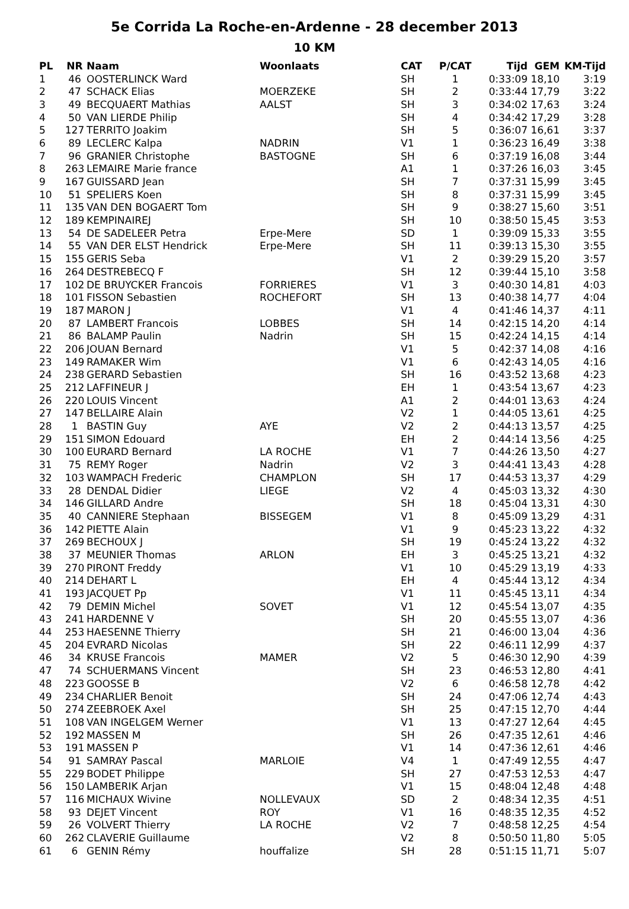5e Corrida La Roche-en-Ardenne - 28 december 2013
10 KM
| PL | NR | Naam | Woonlaats | CAT | P/CAT | Tijd | GEM | KM-Tijd |
| --- | --- | --- | --- | --- | --- | --- | --- | --- |
| 1 | 46 | OOSTERLINCK Ward | | SH | 1 | 0:33:09 | 18,10 | 3:19 |
| 2 | 47 | SCHACK Elias | MOERZEKE | SH | 2 | 0:33:44 | 17,79 | 3:22 |
| 3 | 49 | BECQUAERT Mathias | AALST | SH | 3 | 0:34:02 | 17,63 | 3:24 |
| 4 | 50 | VAN LIERDE Philip | | SH | 4 | 0:34:42 | 17,29 | 3:28 |
| 5 | 127 | TERRITO Joakim | | SH | 5 | 0:36:07 | 16,61 | 3:37 |
| 6 | 89 | LECLERC Kalpa | NADRIN | V1 | 1 | 0:36:23 | 16,49 | 3:38 |
| 7 | 96 | GRANIER Christophe | BASTOGNE | SH | 6 | 0:37:19 | 16,08 | 3:44 |
| 8 | 263 | LEMAIRE Marie france | | A1 | 1 | 0:37:26 | 16,03 | 3:45 |
| 9 | 167 | GUISSARD Jean | | SH | 7 | 0:37:31 | 15,99 | 3:45 |
| 10 | 51 | SPELIERS Koen | | SH | 8 | 0:37:31 | 15,99 | 3:45 |
| 11 | 135 | VAN DEN BOGAERT Tom | | SH | 9 | 0:38:27 | 15,60 | 3:51 |
| 12 | 189 | KEMPINAIREJ | | SH | 10 | 0:38:50 | 15,45 | 3:53 |
| 13 | 54 | DE SADELEER Petra | Erpe-Mere | SD | 1 | 0:39:09 | 15,33 | 3:55 |
| 14 | 55 | VAN DER ELST Hendrick | Erpe-Mere | SH | 11 | 0:39:13 | 15,30 | 3:55 |
| 15 | 155 | GERIS Seba | | V1 | 2 | 0:39:29 | 15,20 | 3:57 |
| 16 | 264 | DESTREBECQ F | | SH | 12 | 0:39:44 | 15,10 | 3:58 |
| 17 | 102 | DE BRUYCKER Francois | FORRIERES | V1 | 3 | 0:40:30 | 14,81 | 4:03 |
| 18 | 101 | FISSON Sebastien | ROCHEFORT | SH | 13 | 0:40:38 | 14,77 | 4:04 |
| 19 | 187 | MARON J | | V1 | 4 | 0:41:46 | 14,37 | 4:11 |
| 20 | 87 | LAMBERT Francois | LOBBES | SH | 14 | 0:42:15 | 14,20 | 4:14 |
| 21 | 86 | BALAMP Paulin | Nadrin | SH | 15 | 0:42:24 | 14,15 | 4:14 |
| 22 | 206 | JOUAN Bernard | | V1 | 5 | 0:42:37 | 14,08 | 4:16 |
| 23 | 149 | RAMAKER Wim | | V1 | 6 | 0:42:43 | 14,05 | 4:16 |
| 24 | 238 | GERARD Sebastien | | SH | 16 | 0:43:52 | 13,68 | 4:23 |
| 25 | 212 | LAFFINEUR J | | EH | 1 | 0:43:54 | 13,67 | 4:23 |
| 26 | 220 | LOUIS Vincent | | A1 | 2 | 0:44:01 | 13,63 | 4:24 |
| 27 | 147 | BELLAIRE Alain | | V2 | 1 | 0:44:05 | 13,61 | 4:25 |
| 28 | 1 | BASTIN Guy | AYE | V2 | 2 | 0:44:13 | 13,57 | 4:25 |
| 29 | 151 | SIMON Edouard | | EH | 2 | 0:44:14 | 13,56 | 4:25 |
| 30 | 100 | EURARD Bernard | LA ROCHE | V1 | 7 | 0:44:26 | 13,50 | 4:27 |
| 31 | 75 | REMY Roger | Nadrin | V2 | 3 | 0:44:41 | 13,43 | 4:28 |
| 32 | 103 | WAMPACH Frederic | CHAMPLON | SH | 17 | 0:44:53 | 13,37 | 4:29 |
| 33 | 28 | DENDAL Didier | LIEGE | V2 | 4 | 0:45:03 | 13,32 | 4:30 |
| 34 | 146 | GILLARD Andre | | SH | 18 | 0:45:04 | 13,31 | 4:30 |
| 35 | 40 | CANNIERE Stephaan | BISSEGEM | V1 | 8 | 0:45:09 | 13,29 | 4:31 |
| 36 | 142 | PIETTE Alain | | V1 | 9 | 0:45:23 | 13,22 | 4:32 |
| 37 | 269 | BECHOUX J | | SH | 19 | 0:45:24 | 13,22 | 4:32 |
| 38 | 37 | MEUNIER Thomas | ARLON | EH | 3 | 0:45:25 | 13,21 | 4:32 |
| 39 | 270 | PIRONT Freddy | | V1 | 10 | 0:45:29 | 13,19 | 4:33 |
| 40 | 214 | DEHART L | | EH | 4 | 0:45:44 | 13,12 | 4:34 |
| 41 | 193 | JACQUET Pp | | V1 | 11 | 0:45:45 | 13,11 | 4:34 |
| 42 | 79 | DEMIN Michel | SOVET | V1 | 12 | 0:45:54 | 13,07 | 4:35 |
| 43 | 241 | HARDENNE V | | SH | 20 | 0:45:55 | 13,07 | 4:36 |
| 44 | 253 | HAESENNE Thierry | | SH | 21 | 0:46:00 | 13,04 | 4:36 |
| 45 | 204 | EVRARD Nicolas | | SH | 22 | 0:46:11 | 12,99 | 4:37 |
| 46 | 34 | KRUSE Francois | MAMER | V2 | 5 | 0:46:30 | 12,90 | 4:39 |
| 47 | 74 | SCHUERMANS Vincent | | SH | 23 | 0:46:53 | 12,80 | 4:41 |
| 48 | 223 | GOOSSE B | | V2 | 6 | 0:46:58 | 12,78 | 4:42 |
| 49 | 234 | CHARLIER Benoit | | SH | 24 | 0:47:06 | 12,74 | 4:43 |
| 50 | 274 | ZEEBROEK Axel | | SH | 25 | 0:47:15 | 12,70 | 4:44 |
| 51 | 108 | VAN INGELGEM Werner | | V1 | 13 | 0:47:27 | 12,64 | 4:45 |
| 52 | 192 | MASSEN M | | SH | 26 | 0:47:35 | 12,61 | 4:46 |
| 53 | 191 | MASSEN P | | V1 | 14 | 0:47:36 | 12,61 | 4:46 |
| 54 | 91 | SAMRAY Pascal | MARLOIE | V4 | 1 | 0:47:49 | 12,55 | 4:47 |
| 55 | 229 | BODET Philippe | | SH | 27 | 0:47:53 | 12,53 | 4:47 |
| 56 | 150 | LAMBERIK Arjan | | V1 | 15 | 0:48:04 | 12,48 | 4:48 |
| 57 | 116 | MICHAUX Wivine | NOLLEVAUX | SD | 2 | 0:48:34 | 12,35 | 4:51 |
| 58 | 93 | DEJET Vincent | ROY | V1 | 16 | 0:48:35 | 12,35 | 4:52 |
| 59 | 26 | VOLVERT Thierry | LA ROCHE | V2 | 7 | 0:48:58 | 12,25 | 4:54 |
| 60 | 262 | CLAVERIE Guillaume | | V2 | 8 | 0:50:50 | 11,80 | 5:05 |
| 61 | 6 | GENIN Rémy | houffalize | SH | 28 | 0:51:15 | 11,71 | 5:07 |